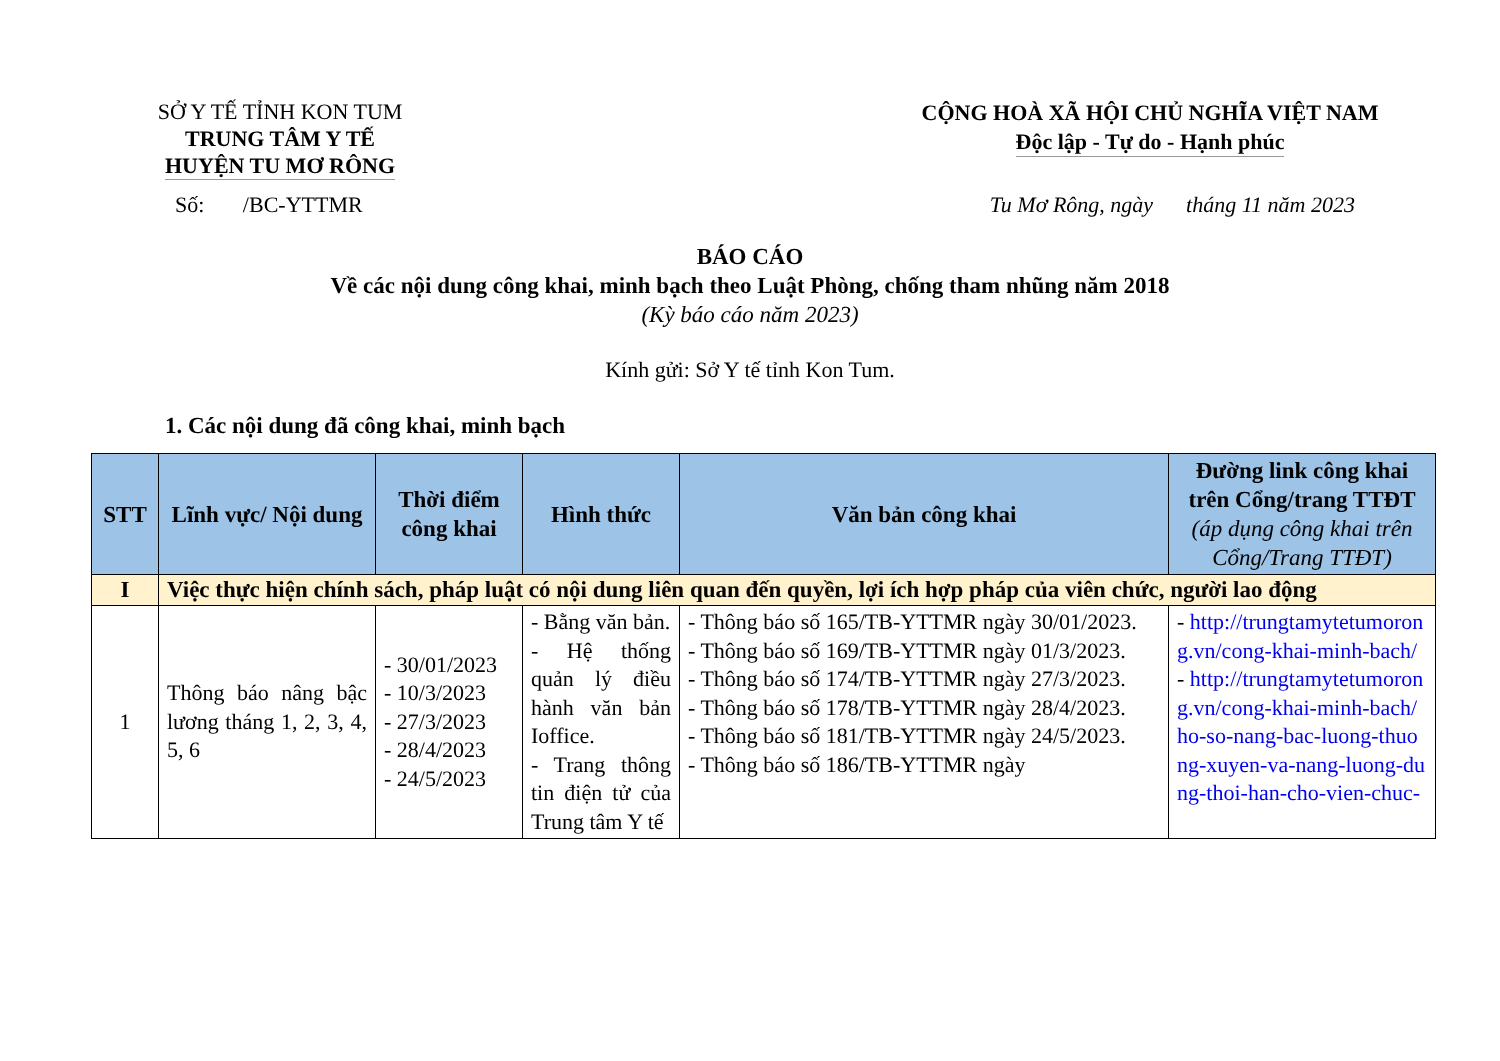SỞ Y TẾ TỈNH KON TUM
TRUNG TÂM Y TẾ
HUYỆN TU MƠ RÔNG
CỘNG HOÀ XÃ HỘI CHỦ NGHĨA VIỆT NAM
Độc lập - Tự do - Hạnh phúc
Số: /BC-YTTMR Tu Mơ Rông, ngày tháng 11 năm 2023
BÁO CÁO
Về các nội dung công khai, minh bạch theo Luật Phòng, chống tham nhũng năm 2018
(Kỳ báo cáo năm 2023)
Kính gửi: Sở Y tế tỉnh Kon Tum.
1. Các nội dung đã công khai, minh bạch
| STT | Lĩnh vực/ Nội dung | Thời điểm công khai | Hình thức | Văn bản công khai | Đường link công khai trên Cổng/trang TTĐT (áp dụng công khai trên Cổng/Trang TTĐT) |
| --- | --- | --- | --- | --- | --- |
| I | Việc thực hiện chính sách, pháp luật có nội dung liên quan đến quyền, lợi ích hợp pháp của viên chức, người lao động | | | | |
| 1 | Thông báo nâng bậc lương tháng 1, 2, 3, 4, 5, 6 | - 30/01/2023 - 10/3/2023 - 27/3/2023 - 28/4/2023 - 24/5/2023 | - Bằng văn bản. - Hệ thống quản lý điều hành văn bản Ioffice. - Trang thông tin điện tử của Trung tâm Y tế | - Thông báo số 165/TB-YTTMR ngày 30/01/2023. - Thông báo số 169/TB-YTTMR ngày 01/3/2023. - Thông báo số 174/TB-YTTMR ngày 27/3/2023. - Thông báo số 178/TB-YTTMR ngày 28/4/2023. - Thông báo số 181/TB-YTTMR ngày 24/5/2023. - Thông báo số 186/TB-YTTMR ngày | - http://trungtamytetumorong.vn/cong-khai-minh-bach/ - http://trungtamytetumorong.vn/cong-khai-minh-bach/ho-so-nang-bac-luong-thuong-xuyen-va-nang-luong-dung-thoi-han-cho-vien-chuc- |